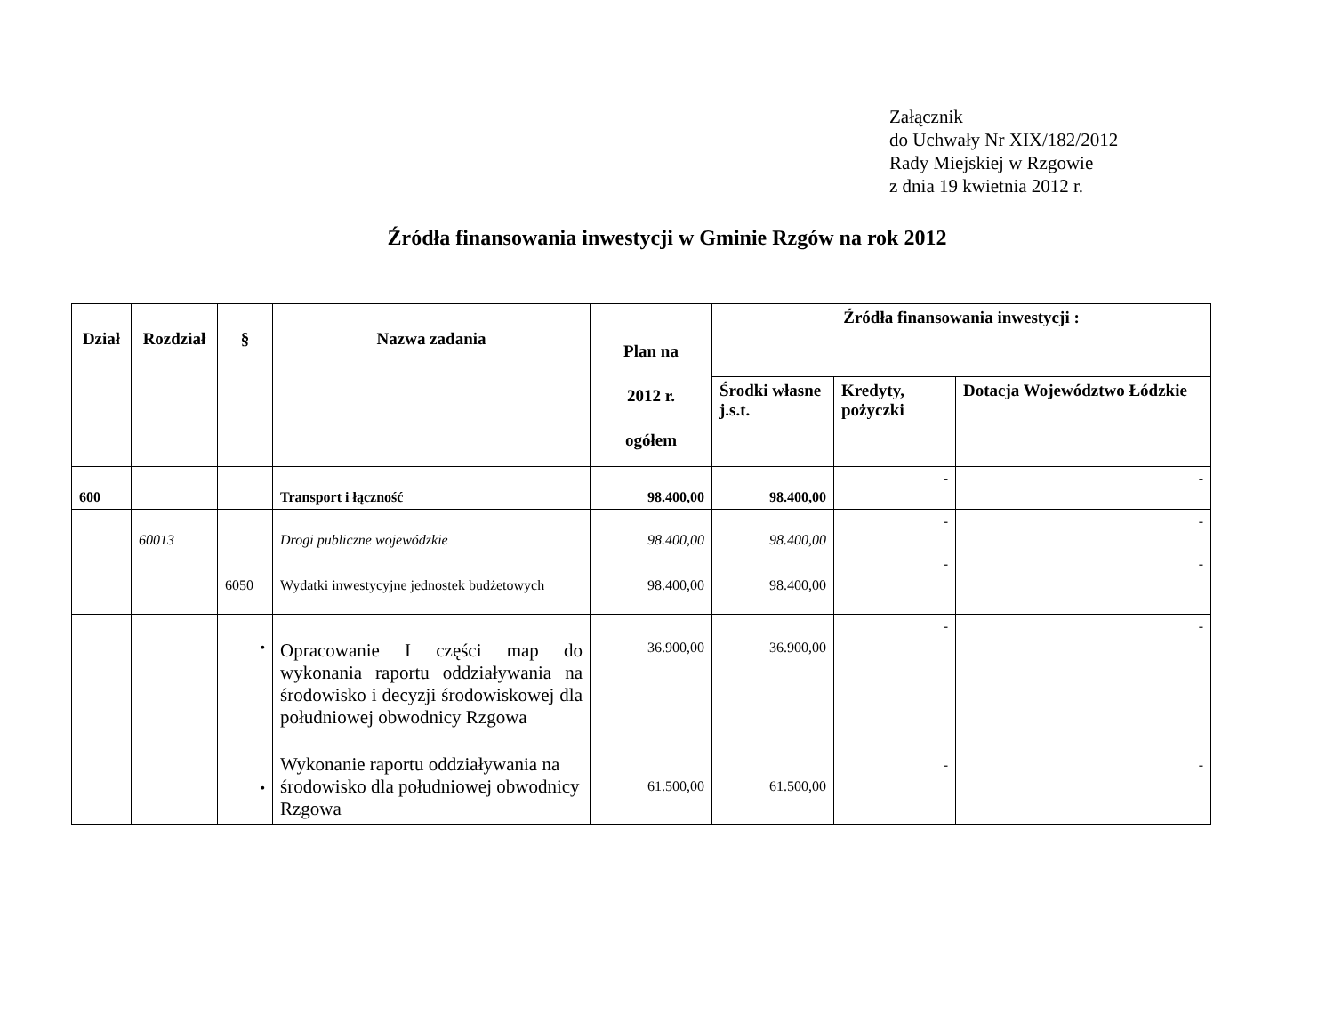Załącznik
do Uchwały Nr XIX/182/2012
Rady Miejskiej w Rzgowie
z dnia 19 kwietnia 2012 r.
Źródła finansowania inwestycji w Gminie Rzgów na rok 2012
| Dział | Rozdział | § | Nazwa zadania | Plan na 2012 r. ogółem | Źródła finansowania inwestycji : | | |
| --- | --- | --- | --- | --- | --- | --- | --- |
| | | | | | Środki własne j.s.t. | Kredyty, pożyczki | Dotacja Województwo Łódzkie |
| 600 | | | Transport i łączność | 98.400,00 | 98.400,00 | - | - |
| | 60013 | | Drogi publiczne wojewódzkie | 98.400,00 | 98.400,00 | - | - |
| | | 6050 | Wydatki inwestycyjne jednostek budżetowych | 98.400,00 | 98.400,00 | - | - |
| | | • | Opracowanie I części map do wykonania raportu oddziaływania na środowisko i decyzji środowiskowej dla południowej obwodnicy Rzgowa | 36.900,00 | 36.900,00 | - | - |
| | | • | Wykonanie raportu oddziaływania na środowisko dla południowej obwodnicy Rzgowa | 61.500,00 | 61.500,00 | - | - |